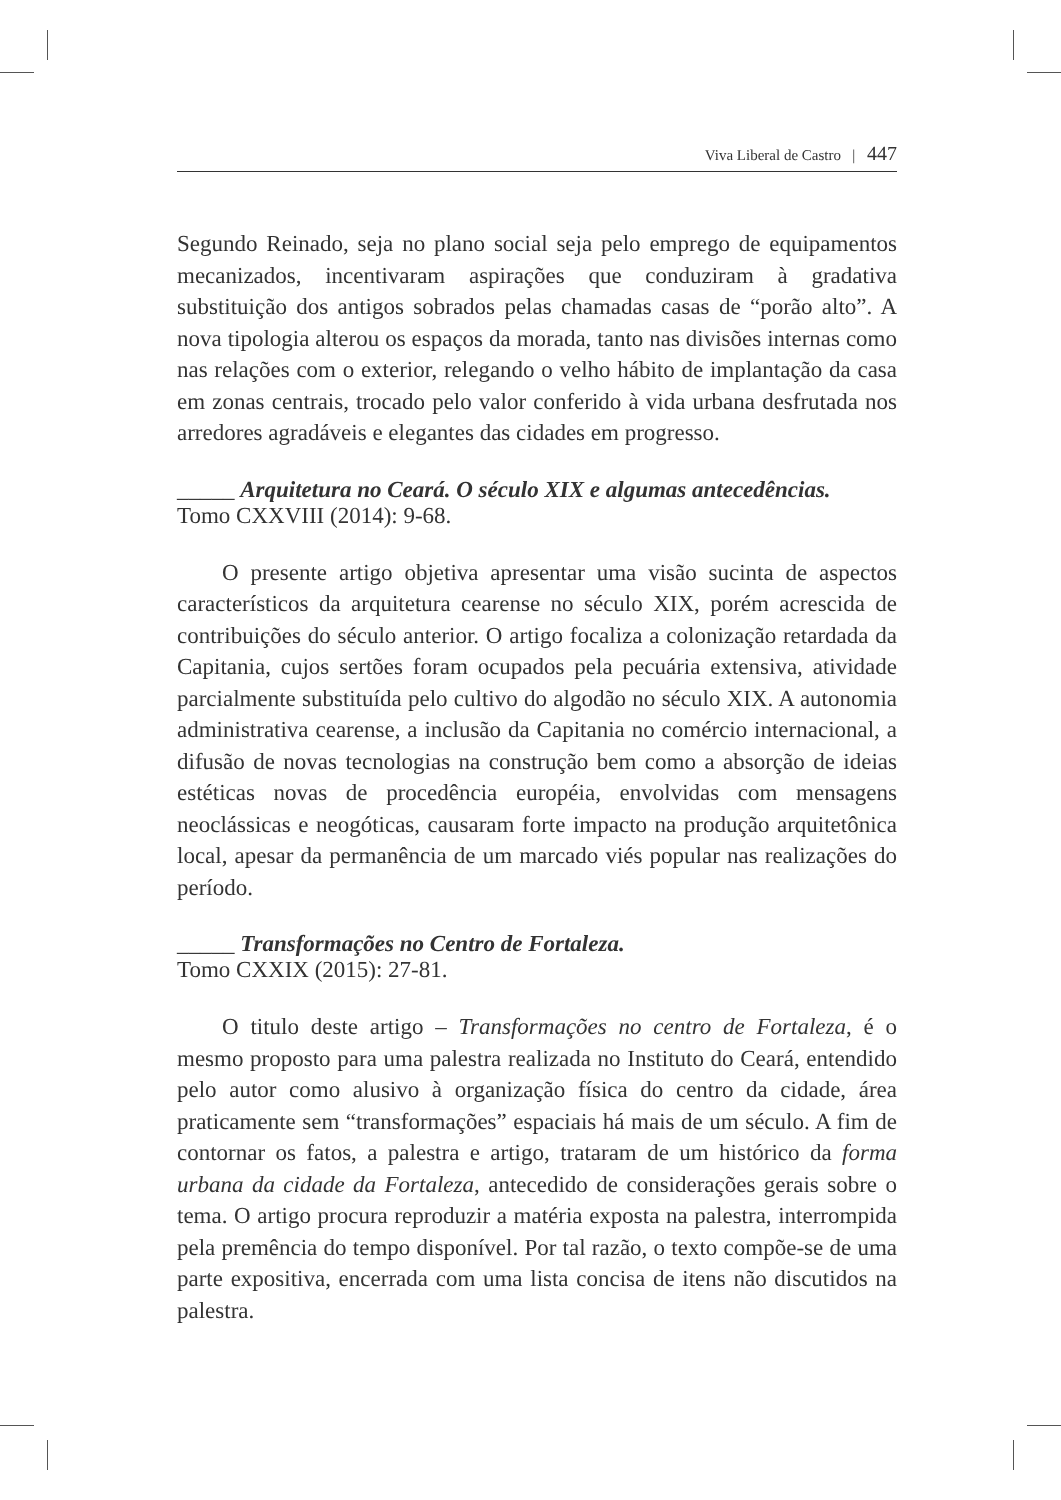Viva Liberal de Castro | 447
Segundo Reinado, seja no plano social seja pelo emprego de equipamentos mecanizados, incentivaram aspirações que conduziram à gradativa substituição dos antigos sobrados pelas chamadas casas de “porão alto”. A nova tipologia alterou os espaços da morada, tanto nas divisões internas como nas relações com o exterior, relegando o velho hábito de implantação da casa em zonas centrais, trocado pelo valor conferido à vida urbana desfrutada nos arredores agradáveis e elegantes das cidades em progresso.
_____ Arquitetura no Ceará. O século XIX e algumas antecedências.
Tomo CXXVIII (2014): 9-68.
O presente artigo objetiva apresentar uma visão sucinta de aspectos característicos da arquitetura cearense no século XIX, porém acrescida de contribuições do século anterior. O artigo focaliza a colonização retardada da Capitania, cujos sertões foram ocupados pela pecuária extensiva, atividade parcialmente substituída pelo cultivo do algodão no século XIX. A autonomia administrativa cearense, a inclusão da Capitania no comércio internacional, a difusão de novas tecnologias na construção bem como a absorção de ideias estéticas novas de procedência européia, envolvidas com mensagens neoclássicas e neogóticas, causaram forte impacto na produção arquitetônica local, apesar da permanência de um marcado viés popular nas realizações do período.
_____ Transformações no Centro de Fortaleza.
Tomo CXXIX (2015): 27-81.
O titulo deste artigo – Transformações no centro de Fortaleza, é o mesmo proposto para uma palestra realizada no Instituto do Ceará, entendido pelo autor como alusivo à organização física do centro da cidade, área praticamente sem “transformações” espaciais há mais de um século. A fim de contornar os fatos, a palestra e artigo, trataram de um histórico da forma urbana da cidade da Fortaleza, antecedido de considerações gerais sobre o tema. O artigo procura reproduzir a matéria exposta na palestra, interrompida pela premência do tempo disponível. Por tal razão, o texto compõe-se de uma parte expositiva, encerrada com uma lista concisa de itens não discutidos na palestra.